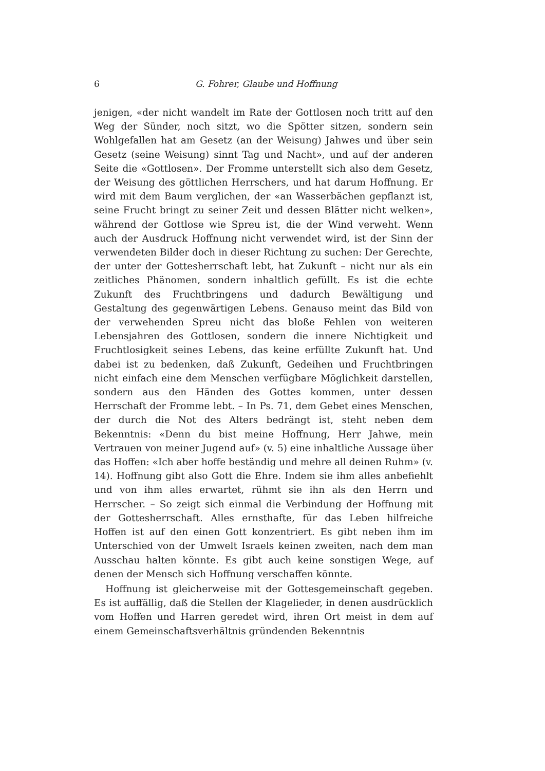6 G. Fohrer, Glaube und Hoffnung
jenigen, «der nicht wandelt im Rate der Gottlosen noch tritt auf den Weg der Sünder, noch sitzt, wo die Spötter sitzen, sondern sein Wohlgefallen hat am Gesetz (an der Weisung) Jahwes und über sein Gesetz (seine Weisung) sinnt Tag und Nacht», und auf der anderen Seite die «Gottlosen». Der Fromme unterstellt sich also dem Gesetz, der Weisung des göttlichen Herrschers, und hat darum Hoffnung. Er wird mit dem Baum verglichen, der «an Wasserbächen gepflanzt ist, seine Frucht bringt zu seiner Zeit und dessen Blätter nicht welken», während der Gottlose wie Spreu ist, die der Wind verweht. Wenn auch der Ausdruck Hoffnung nicht verwendet wird, ist der Sinn der verwendeten Bilder doch in dieser Richtung zu suchen: Der Gerechte, der unter der Gottesherrschaft lebt, hat Zukunft – nicht nur als ein zeitliches Phänomen, sondern inhaltlich gefüllt. Es ist die echte Zukunft des Fruchtbringens und dadurch Bewältigung und Gestaltung des gegenwärtigen Lebens. Genauso meint das Bild von der verwehenden Spreu nicht das bloße Fehlen von weiteren Lebensjahren des Gottlosen, sondern die innere Nichtigkeit und Fruchtlosigkeit seines Lebens, das keine erfüllte Zukunft hat. Und dabei ist zu bedenken, daß Zukunft, Gedeihen und Fruchtbringen nicht einfach eine dem Menschen verfügbare Möglichkeit darstellen, sondern aus den Händen des Gottes kommen, unter dessen Herrschaft der Fromme lebt. – In Ps. 71, dem Gebet eines Menschen, der durch die Not des Alters bedrängt ist, steht neben dem Bekenntnis: «Denn du bist meine Hoffnung, Herr Jahwe, mein Vertrauen von meiner Jugend auf» (v. 5) eine inhaltliche Aussage über das Hoffen: «Ich aber hoffe beständig und mehre all deinen Ruhm» (v. 14). Hoffnung gibt also Gott die Ehre. Indem sie ihm alles anbefiehlt und von ihm alles erwartet, rühmt sie ihn als den Herrn und Herrscher. – So zeigt sich einmal die Verbindung der Hoffnung mit der Gottesherrschaft. Alles ernsthafte, für das Leben hilfreiche Hoffen ist auf den einen Gott konzentriert. Es gibt neben ihm im Unterschied von der Umwelt Israels keinen zweiten, nach dem man Ausschau halten könnte. Es gibt auch keine sonstigen Wege, auf denen der Mensch sich Hoffnung verschaffen könnte.
Hoffnung ist gleicherweise mit der Gottesgemeinschaft gegeben. Es ist auffällig, daß die Stellen der Klagelieder, in denen ausdrücklich vom Hoffen und Harren geredet wird, ihren Ort meist in dem auf einem Gemeinschaftsverhältnis gründenden Bekenntnis